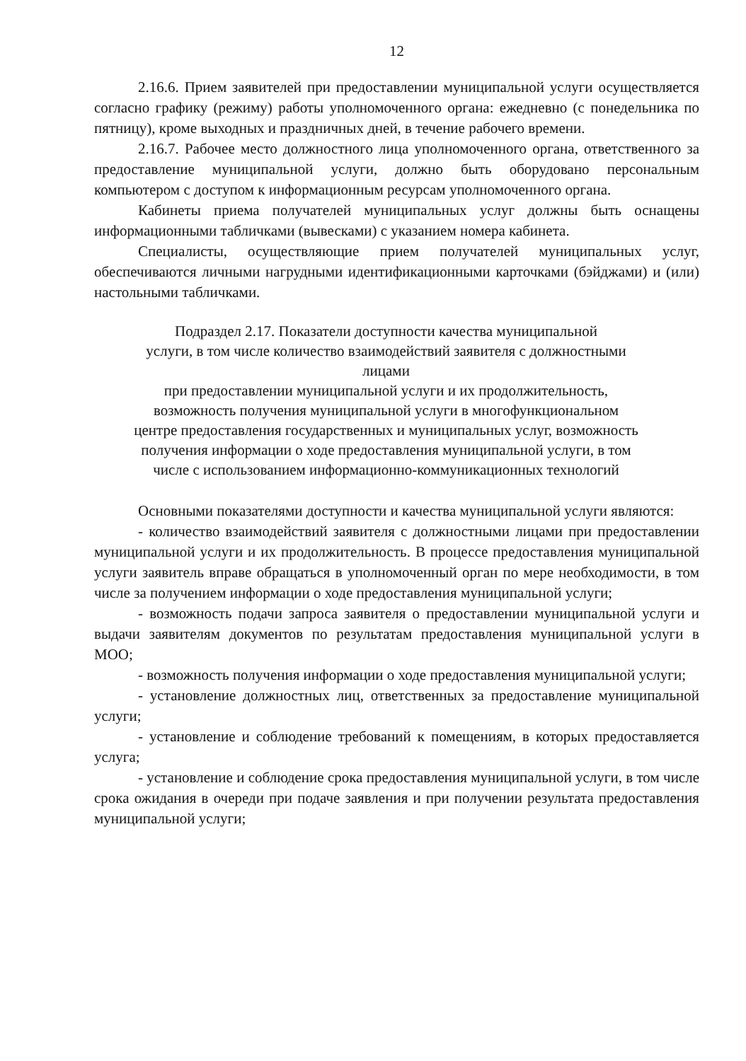12
2.16.6. Прием заявителей при предоставлении муниципальной услуги осуществляется согласно графику (режиму) работы уполномоченного органа: ежедневно (с понедельника по пятницу), кроме выходных и праздничных дней, в течение рабочего времени.
2.16.7. Рабочее место должностного лица уполномоченного органа, ответственного за предоставление муниципальной услуги, должно быть оборудовано персональным компьютером с доступом к информационным ресурсам уполномоченного органа.
Кабинеты приема получателей муниципальных услуг должны быть оснащены информационными табличками (вывесками) с указанием номера кабинета.
Специалисты, осуществляющие прием получателей муниципальных услуг, обеспечиваются личными нагрудными идентификационными карточками (бэйджами) и (или) настольными табличками.
Подраздел 2.17. Показатели доступности качества муниципальной
услуги, в том числе количество взаимодействий заявителя с должностными
лицами
при предоставлении муниципальной услуги и их продолжительность,
возможность получения муниципальной услуги в многофункциональном
центре предоставления государственных и муниципальных услуг, возможность
получения информации о ходе предоставления муниципальной услуги, в том
числе с использованием информационно-коммуникационных технологий
Основными показателями доступности и качества муниципальной услуги являются:
- количество взаимодействий заявителя с должностными лицами при предоставлении муниципальной услуги и их продолжительность. В процессе предоставления муниципальной услуги заявитель вправе обращаться в уполномоченный орган по мере необходимости, в том числе за получением информации о ходе предоставления муниципальной услуги;
- возможность подачи запроса заявителя о предоставлении муниципальной услуги и выдачи заявителям документов по результатам предоставления муниципальной услуги в МОО;
- возможность получения информации о ходе предоставления муниципальной услуги;
- установление должностных лиц, ответственных за предоставление муниципальной услуги;
- установление и соблюдение требований к помещениям, в которых предоставляется услуга;
- установление и соблюдение срока предоставления муниципальной услуги, в том числе срока ожидания в очереди при подаче заявления и при получении результата предоставления муниципальной услуги;